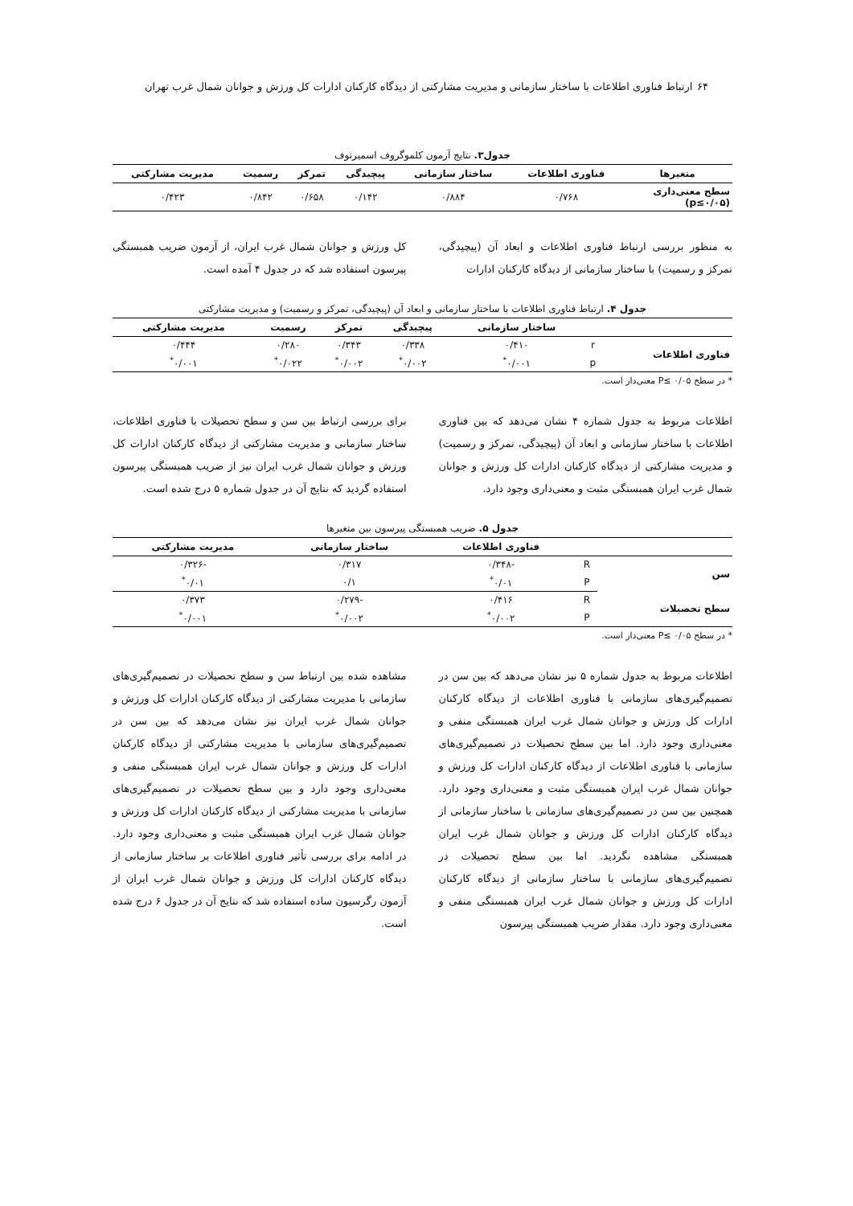۶۴ ارتباط فناوری اطلاعات با ساختار سازمانی و مدیریت مشارکتی از دیدگاه کارکنان ادارات کل ورزش و جوانان شمال غرب تهران
جدول۳. نتایج آزمون کلموگروف اسمیرنوف
| متغیرها | فناوری اطلاعات | ساختار سازمانی | پیچیدگی | تمرکز | رسمیت | مدیریت مشارکتی |
| --- | --- | --- | --- | --- | --- | --- |
| سطح معنی‌داری (p≤۰/۰۵) | ۰/۷۶۸ | ۰/۸۸۴ | ۰/۱۴۲ | ۰/۶۵۸ | ۰/۸۴۲ | ۰/۴۲۳ |
به منظور بررسی ارتباط فناوری اطلاعات و ابعاد آن (پیچیدگی، تمرکز و رسمیت) با ساختار سازمانی از دیدگاه کارکنان ادارات
کل ورزش و جوانان شمال غرب ایران، از آزمون ضریب همبستگی پیرسون استفاده شد که در جدول ۴ آمده است.
جدول ۴. ارتباط فناوری اطلاعات با ساختار سازمانی و ابعاد آن (پیچیدگی، تمرکز و رسمیت) و مدیریت مشارکتی
| | | ساختار سازمانی | پیچیدگی | تمرکز | رسمیت | مدیریت مشارکتی |
| --- | --- | --- | --- | --- | --- | --- |
| فناوری اطلاعات | r | ۰/۴۱۰ | ۰/۳۳۸ | ۰/۳۴۳ | ۰/۲۸۰ | ۰/۴۴۴ |
| | p | ۰/۰۰۱<sup>*</sup> | ۰/۰۰۲<sup>*</sup> | ۰/۰۰۲<sup>*</sup> | ۰/۰۲۲<sup>*</sup> | ۰/۰۰۱<sup>*</sup> |
* در سطح P≤ ۰/۰۵ معنی‌دار است.
اطلاعات مربوط به جدول شماره ۴ نشان می‌دهد که بین فناوری اطلاعات با ساختار سازمانی و ابعاد آن (پیچیدگی، تمرکز و رسمیت) و مدیریت مشارکتی از دیدگاه کارکنان ادارات کل ورزش و جوانان شمال غرب ایران همبستگی مثبت و معنی‌داری وجود دارد.
برای بررسی ارتباط بین سن و سطح تحصیلات با فناوری اطلاعات، ساختار سازمانی و مدیریت مشارکتی از دیدگاه کارکنان ادارات کل ورزش و جوانان شمال غرب ایران نیز از ضریب همبستگی پیرسون استفاده گردید که نتایج آن در جدول شماره ۵ درج شده است.
جدول ۵. ضریب همبستگی پیرسون بین متغیرها
| | | فناوری اطلاعات | ساختار سازمانی | مدیریت مشارکتی |
| --- | --- | --- | --- | --- |
| سن | R | -۰/۳۴۸ | ۰/۳۱۷ | -۰/۳۲۶ |
| | P | ۰/۰۱<sup>*</sup> | ۰/۱ | ۰/۰۱<sup>*</sup> |
| سطح تحصیلات | R | ۰/۴۱۶ | -۰/۲۷۹ | ۰/۳۷۳ |
| | P | ۰/۰۰۲<sup>*</sup> | ۰/۰۰۲<sup>*</sup> | ۰/۰۰۱<sup>*</sup> |
* در سطح P≤ ۰/۰۵ معنی‌دار است.
اطلاعات مربوط به جدول شماره ۵ نیز نشان می‌دهد که بین سن در تصمیم‌گیری‌های سازمانی با فناوری اطلاعات از دیدگاه کارکنان ادارات کل ورزش و جوانان شمال غرب ایران همبستگی منفی و معنی‌داری وجود دارد. اما بین سطح تحصیلات در تصمیم‌گیری‌های سازمانی با فناوری اطلاعات از دیدگاه کارکنان ادارات کل ورزش و جوانان شمال غرب ایران همبستگی مثبت و معنی‌داری وجود دارد. همچنین بین سن در تصمیم‌گیری‌های سازمانی با ساختار سازمانی از دیدگاه کارکنان ادارات کل ورزش و جوانان شمال غرب ایران همبستگی مشاهده نگردید. اما بین سطح تحصیلات در تصمیم‌گیری‌های سازمانی با ساختار سازمانی از دیدگاه کارکنان ادارات کل ورزش و جوانان شمال غرب ایران همبستگی منفی و معنی‌داری وجود دارد. مقدار ضریب همبستگی پیرسون
مشاهده شده بین ارتباط سن و سطح تحصیلات در تصمیم‌گیری‌های سازمانی با مدیریت مشارکتی از دیدگاه کارکنان ادارات کل ورزش و جوانان شمال غرب ایران نیز نشان می‌دهد که بین سن در تصمیم‌گیری‌های سازمانی با مدیریت مشارکتی از دیدگاه کارکنان ادارات کل ورزش و جوانان شمال غرب ایران همبستگی منفی و معنی‌داری وجود دارد و بین سطح تحصیلات در تصمیم‌گیری‌های سازمانی با مدیریت مشارکتی از دیدگاه کارکنان ادارات کل ورزش و جوانان شمال غرب ایران همبستگی مثبت و معنی‌داری وجود دارد. در ادامه برای بررسی تأثیر فناوری اطلاعات بر ساختار سازمانی از دیدگاه کارکنان ادارات کل ورزش و جوانان شمال غرب ایران از آزمون رگرسیون ساده استفاده شد که نتایج آن در جدول ۶ درج شده است.